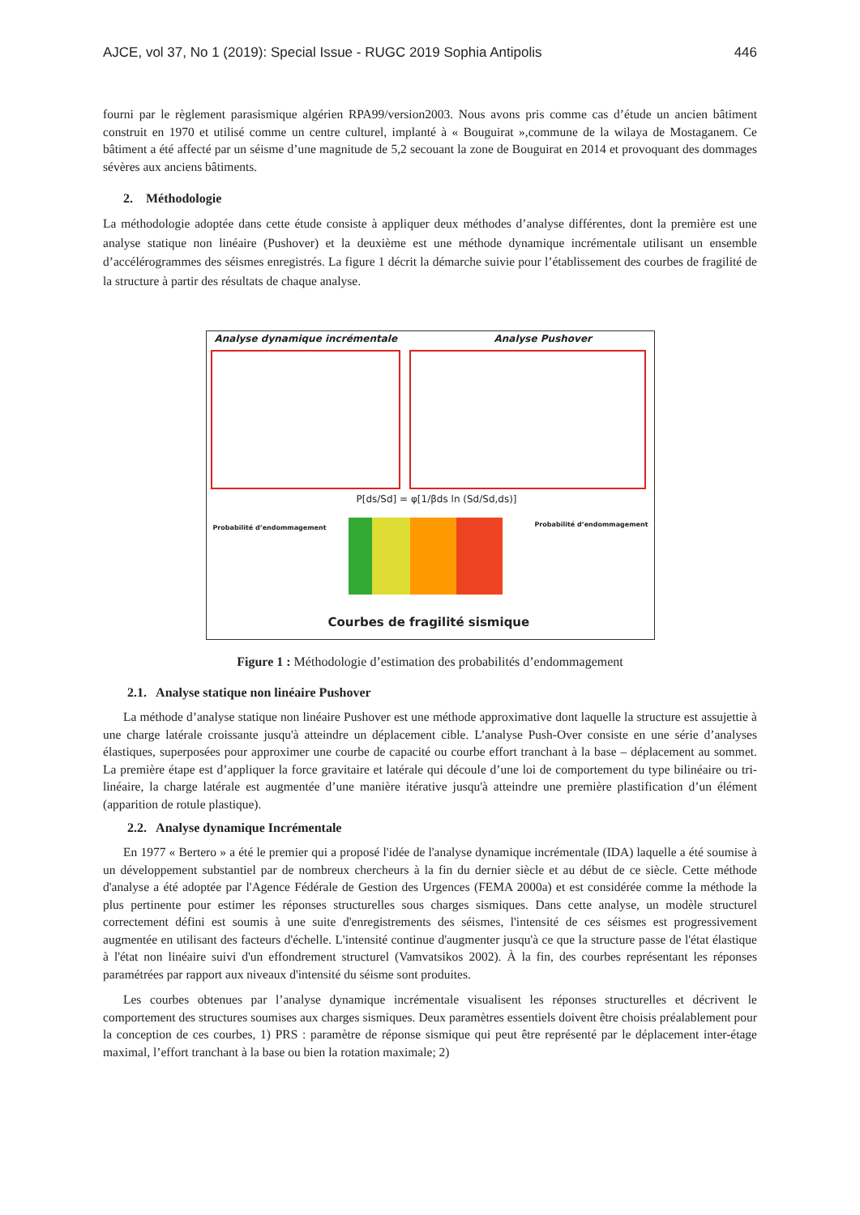AJCE, vol 37, No 1 (2019): Special Issue - RUGC 2019 Sophia Antipolis 446
fourni par le règlement parasismique algérien RPA99/version2003. Nous avons pris comme cas d’étude un ancien bâtiment construit en 1970 et utilisé comme un centre culturel, implanté à « Bouguirat »,commune de la wilaya de Mostaganem. Ce bâtiment a été affecté par un séisme d’une magnitude de 5,2 secouant la zone de Bouguirat en 2014 et provoquant des dommages sévères aux anciens bâtiments.
2. Méthodologie
La méthodologie adoptée dans cette étude consiste à appliquer deux méthodes d’analyse différentes, dont la première est une analyse statique non linéaire (Pushover) et la deuxième est une méthode dynamique incrémentale utilisant un ensemble d’accélérogrammes des séismes enregistrés. La figure 1 décrit la démarche suivie pour l’établissement des courbes de fragilité de la structure à partir des résultats de chaque analyse.
Analyse dynamique incrémentale Analyse Pushover
P[ds/Sd] = φ[1/βds ln (Sd/Sd,ds)]
Probabilité d’endommagement Probabilité d’endommagement
Courbes de fragilité sismique
Figure 1 : Méthodologie d’estimation des probabilités d’endommagement
2.1. Analyse statique non linéaire Pushover
La méthode d’analyse statique non linéaire Pushover est une méthode approximative dont laquelle la structure est assujettie à une charge latérale croissante jusqu'à atteindre un déplacement cible. L’analyse Push-Over consiste en une série d’analyses élastiques, superposées pour approximer une courbe de capacité ou courbe effort tranchant à la base – déplacement au sommet. La première étape est d’appliquer la force gravitaire et latérale qui découle d’une loi de comportement du type bilinéaire ou tri-linéaire, la charge latérale est augmentée d’une manière itérative jusqu'à atteindre une première plastification d’un élément (apparition de rotule plastique).
2.2. Analyse dynamique Incrémentale
En 1977 « Bertero » a été le premier qui a proposé l'idée de l'analyse dynamique incrémentale (IDA) laquelle a été soumise à un développement substantiel par de nombreux chercheurs à la fin du dernier siècle et au début de ce siècle. Cette méthode d'analyse a été adoptée par l'Agence Fédérale de Gestion des Urgences (FEMA 2000a) et est considérée comme la méthode la plus pertinente pour estimer les réponses structurelles sous charges sismiques. Dans cette analyse, un modèle structurel correctement défini est soumis à une suite d'enregistrements des séismes, l'intensité de ces séismes est progressivement augmentée en utilisant des facteurs d'échelle. L'intensité continue d'augmenter jusqu'à ce que la structure passe de l'état élastique à l'état non linéaire suivi d'un effondrement structurel (Vamvatsikos 2002). À la fin, des courbes représentant les réponses paramétrées par rapport aux niveaux d'intensité du séisme sont produites.
Les courbes obtenues par l’analyse dynamique incrémentale visualisent les réponses structurelles et décrivent le comportement des structures soumises aux charges sismiques. Deux paramètres essentiels doivent être choisis préalablement pour la conception de ces courbes, 1) PRS : paramètre de réponse sismique qui peut être représenté par le déplacement inter-étage maximal, l’effort tranchant à la base ou bien la rotation maximale; 2)